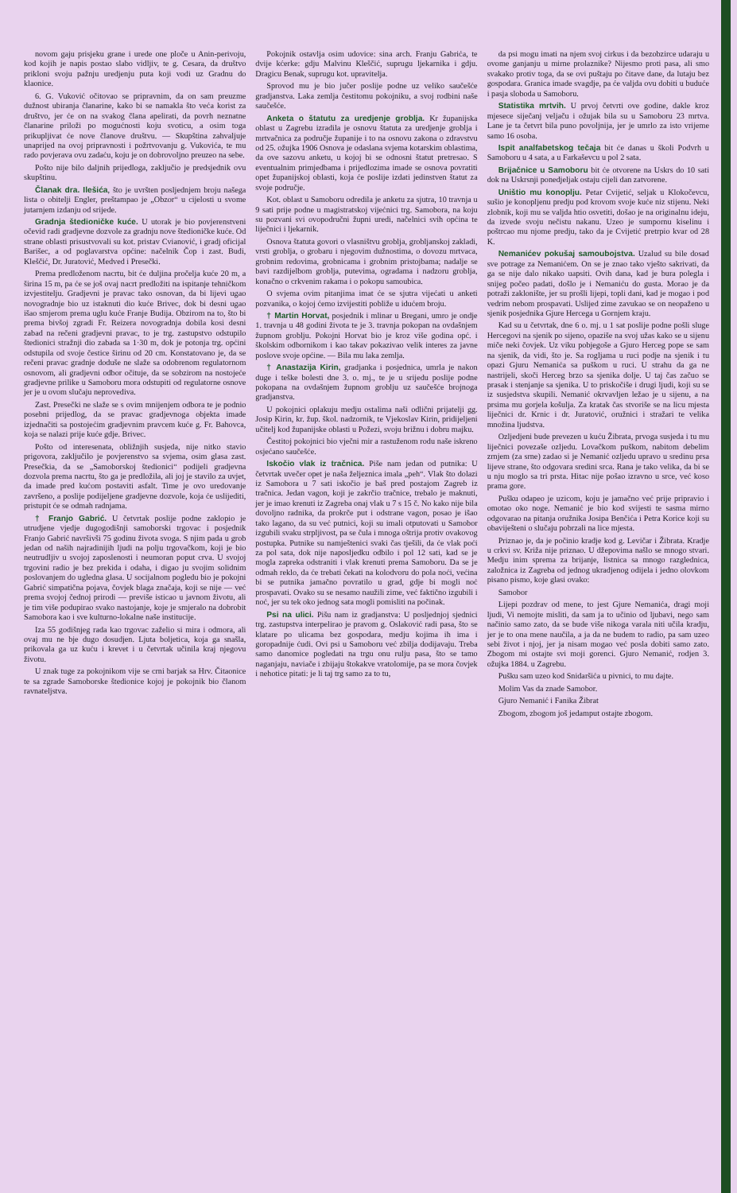novom gaju prisjeku grane i urede one ploče u Anin-perivoju, kod kojih je napis postao slabo vidljiv, te g. Cesara, da društvo prikloni svoju pažnju uredjenju puta koji vodi uz Gradnu do klaonice.
6. G. Vuković očitovao se pripravnim, da on sam preuzme dužnost ubiranja članarine, kako bi se namakla što veća korist za društvo, jer će on na svakog člana apelirati, da povrh neznatne članarine priloži po mogućnosti koju svoticu, a osim toga prikupljivat će nove članove društvu. — Skupština zahvaljuje unaprijed na ovoj pripravnosti i požrtvovanju g. Vukovića, te mu rado povjerava ovu zadaću, koju je on dobrovoljno preuzeo na sebe.
Pošto nije bilo daljnih prijedloga, zaključio je predsjednik ovu skupštinu.
Članak dra. Ilešića, što je uvršten posljednjem broju našega lista o obitelji Engler, preštampao je „Obzor“ u cijelosti u svome jutarnjem izdanju od srijede.
Gradnja štedioničke kuće. U utorak je bio povjerenstveni očevid radi gradjevne dozvole za gradnju nove štedioničke kuće. Od strane oblasti prisustvovali su kot. pristav Cvianović, i gradj oficijal Barišec, a od poglavarstva općine: načelnik Čop i zast. Budi, Kleščić, Dr. Juratović, Medved i Presečki.
Prema predloženom nacrtu, bit će duljina pročelja kuće 20 m, a širina 15 m, pa će se još ovaj nacrt predložiti na ispitanje tehničkom izvjestitelju. Gradjevni je pravac tako osnovan, da bi lijevi ugao novogradnje bio uz istaknuti dio kuće Brivec, dok bi desni ugao išao smjerom prema uglu kuće Franje Budija. Obzirom na to, što bi prema bivšoj zgradi Fr. Reizera novogradnja dobila kosi desni zabad na rečeni gradjevni pravac, to je trg. zastupstvo odstupilo štedionici stražnji dio zabada sa 1·30 m, dok je potonja trg. općini odstupila od svoje čestice širinu od 20 cm. Konstatovano je, da se rečeni pravac gradnje doduše ne slaže sa odobrenom regulatornom osnovom, ali gradjevni odbor očituje, da se sobzirom na nostojeće gradjevne prilike u Samoboru mora odstupiti od regulatorne osnove jer je u ovom slučaju neprovediva.
Zast. Presečki ne slaže se s ovim mnijenjem odbora te je podnio posebni prijedlog, da se pravac gradjevnoga objekta imade izjednačiti sa postojećim gradjevnim pravcem kuće g. Fr. Bahovca, koja se nalazi prije kuće gdje. Brivec.
Pošto od interesenata, obližnjih susjeda, nije nitko stavio prigovora, zaključilo je povjerenstvo sa svjema, osim glasa zast. Presečkia, da se „Samoborskoj štedionici“ podijeli gradjevna dozvola prema nacrtu, što ga je predložila, ali joj je stavilo za uvjet, da imade pred kućom postaviti asfalt. Time je ovo uredovanje završeno, a poslije podijeljene gradjevne dozvole, koja će uslijediti, pristupit će se odmah radnjama.
† Franjo Gabrić. U četvrtak poslije podne zaklopio je utrudjene vjedje dugogodišnji samoborski trgovac i posjednik Franjo Gabrić navršivši 75 godinu života svoga. S njim pada u grob jedan od naših najradinijih ljudi na polju trgovačkom, koji je bio neutrudljiv u svojoj zaposlenosti i neumoran poput crva. U svojoj trgovini radio je bez prekida i odaha, i digao ju svojim solidnim poslovanjem do ugledna glasa. U socijalnom pogledu bio je pokojni Gabrić simpatična pojava, čovjek blaga značaja, koji se nije — već prema svojoj čednoj prirodi — previše isticao u javnom životu, ali je tim više podupirao svako nastojanje, koje je smjeralo na dobrobit Samobora kao i sve kulturno-lokalne naše institucije.
Iza 55 godišnjeg rada kao trgovac zaželio si mira i odmora, ali ovaj mu ne bje dugo dosudjen. Ljuta boljetica, koja ga snašla, prikovala ga uz kuću i krevet i u četvrtak učinila kraj njegovu životu.
U znak tuge za pokojnikom vije se crni barjak sa Hrv. Čitaonice te sa zgrade Samoborske štedionice kojoj je pokojnik bio članom ravnateljstva.
Pokojnik ostavlja osim udovice: sina arch. Franju Gabrića, te dvije kćerke: gdju Malvinu Kleščić, suprugu ljekarnika i gdju. Dragicu Benak, suprugu kot. upravitelja.
Sprovod mu je bio jučer poslije podne uz veliko saučešće gradjanstva. Laka zemlja čestitomu pokojniku, a svoj rodbini naše saučešće.
Anketa o štatutu za uredjenje groblja. Kr županijska oblast u Zagrebu izradila je osnovu štatuta za uredjenje groblja i mrtvačnica za područje županije i to na osnovu zakona o zdravstvu od 25. ožujka 1906 Osnova je odaslana svjema kotarskim oblastima, da ove sazovu anketu, u kojoj bi se odnosni štatut pretresao. S eventualnim primjedbama i prijedlozima imade se osnova povratiti opet županijskoj oblasti, koja će poslije izdati jedinstven štatut za svoje područje.
Kot. oblast u Samoboru odredila je anketu za sjutra, 10 travnja u 9 sati prije podne u magistratskoj vijećnici trg. Samobora, na koju su pozvani svi ovopodručni župni uredi, načelnici svih općina te liječnici i ljekarnik.
Osnova štatuta govori o vlasništvu groblja, grobljanskoj zakladi, vrsti groblja, o grobaru i njegovim dužnostima, o dovozu mrtvaca, grobnim redovima, grobnicama i grobnim pristojbama; nadalje se bavi razdijelbom groblja, putevima, ogradama i nadzoru groblja, konačno o crkvenim rakama i o pokopu samoubica.
O svjema ovim pitanjima imat će se sjutra vijećati u anketi pozvanika, o kojoj ćemo izvijestiti pobliže u idućem broju.
† Martin Horvat, posjednik i mlinar u Bregani, umro je ondje 1. travnja u 48 godini života te je 3. travnja pokopan na ovdašnjem župnom groblju. Pokojni Horvat bio je kroz više godina opć. i školskim odbornikom i kao takav pokazivao velik interes za javne poslove svoje općine. — Bila mu laka zemlja.
† Anastazija Kirin, gradjanka i posjednica, umrla je nakon duge i teške bolesti dne 3. o. mj., te je u srijedu poslije podne pokopana na ovdašnjem župnom groblju uz saučešće brojnoga gradjanstva.
U pokojnici oplakuju medju ostalima naši odlični prijatelji gg. Josip Kirin, kr. žup. škol. nadzornik, te Vjekoslav Kirin, pridijeljeni učitelj kod županijske oblasti u Požezi, svoju brižnu i dobru majku.
Čestitoj pokojnici bio vječni mir a rastuženom rodu naše iskreno osjećano saučešće.
Iskočio vlak iz tračnica. Piše nam jedan od putnika: U četvrtak uvečer opet je naša željeznica imala „peh“. Vlak što dolazi iz Samobora u 7 sati iskočio je baš pred postajom Zagreb iz tračnica. Jedan vagon, koji je zakrčio tračnice, trebalo je maknuti, jer je imao krenuti iz Zagreba onaj vlak u 7 s 15 č. No kako nije bila dovoljno radnika, da prokrče put i odstrane vagon, posao je išao tako lagano, da su već putnici, koji su imali otputovati u Samobor izgubili svaku strpljivost, pa se čula i mnoga oštrija protiv ovakovog postupka. Putnike su namještenici svaki čas tješili, da će vlak poći za pol sata, dok nije naposljedku odbilo i pol 12 sati, kad se je mogla zapreka odstraniti i vlak krenuti prema Samoboru. Da se je odmah reklo, da će trebati čekati na kolodvoru do pola noći, većina bi se putnika jamačno povratilo u grad, gdje bi mogli noć prospavati. Ovako su se nesamo naužili zime, već faktično izgubili i noć, jer su tek oko jednog sata mogli pomisliti na počinak.
Psi na ulici. Pišu nam iz gradjanstva: U posljednjoj sjednici trg. zastupstva interpelirao je pravom g. Oslaković radi pasa, što se klatare po ulicama bez gospodara, medju kojima ih ima i goropadnije ćudi. Ovi psi u Samoboru već zbilja dodijavaju. Treba samo danomice pogledati na trgu onu rulju pasa, što se tamo naganjaju, naviače i zbijaju štokakve vratolomije, pa se mora čovjek i nehotice pitati: je li taj trg samo za to tu,
da psi mogu imati na njem svoj cirkus i da bezobzirce udaraju u ovome ganjanju u mirne prolaznike? Nijesmo proti pasa, ali smo svakako protiv toga, da se ovi puštaju po čitave dane, da lutaju bez gospodara. Granica imade svagdje, pa će valjda ovu dobiti u buduće i pasja sloboda u Samoboru.
Statistika mrtvih. U prvoj četvrti ove godine, dakle kroz mjesece siječanj veljaču i ožujak bila su u Samoboru 23 mrtva. Lane je ta četvrt bila puno povoljnija, jer je umrlo za isto vrijeme samo 16 osoba.
Ispit analfabetskog tečaja bit će danas u školi Podvrh u Samoboru u 4 sata, a u Farkaševcu u pol 2 sata.
Brijačnice u Samoboru bit će otvorene na Uskrs do 10 sati dok na Uskrsnji ponedjeljak ostaju cijeli dan zatvorene.
Uništio mu konoplju. Petar Cvijetić, seljak u Klokočevcu, sušio je konopljenu predju pod krovom svoje kuće niz stijenu. Neki zlobnik, koji mu se valjda htio osvetiti, došao je na originalnu ideju, da izvede svoju nečistu nakanu. Uzeo je sumpornu kiselinu i poštrcao mu njome predju, tako da je Cvijetić pretrpio kvar od 28 K.
Nemanićev pokušaj samoubojstva. Uzalud su bile dosad sve potrage za Nemanićem. On se je znao tako vješto sakrivati, da ga se nije dalo nikako uapsiti. Ovih dana, kad je bura polegla i snijeg počeo padati, došlo je i Nemaniću do gusta. Morao je da potraži zaklonište, jer su prošli lijepi, topli dani, kad je mogao i pod vedrim nebom prospavati. Uslijed zime zavukao se on neopaženo u sjenik posjednika Gjure Hercega u Gornjem kraju.
Kad su u četvrtak, dne 6 o. mj. u 1 sat poslije podne pošli sluge Hercegovi na sjenik po sijeno, opaziše na svoj užas kako se u sijenu miče neki čovjek. Uz viku pobjegoše a Gjuro Herceg pope se sam na sjenik, da vidi, što je. Sa rogljama u ruci podje na sjenik i tu opazi Gjuru Nemanića sa puškom u ruci. U strahu da ga ne nastrijeli, skoči Herceg brzo sa sjenika dolje. U taj čas začuo se prasak i stenjanje sa sjenika. U to priskočiše i drugi ljudi, koji su se iz susjedstva skupili. Nemanić okrvavljen ležao je u sijenu, a na prsima mu gorjela košulja. Za kratak čas stvoriše se na licu mjesta liječnici dr. Krnic i dr. Juratović, oružnici i stražari te velika množina ljudstva.
Ozljedjeni bude prevezen u kuću Žibrata, prvoga susjeda i tu mu liječnici povezaše ozljedu. Lovačkom puškom, nabitom debelim zrnjem (za srne) zadao si je Nemanić ozljedu upravo u sredinu prsa lijeve strane, što odgovara sredini srca. Rana je tako velika, da bi se u nju moglo sa tri prsta. Hitac nije pošao izravno u srce, već koso prama gore.
Pušku odapeo je uzicom, koju je jamačno već prije pripravio i omotao oko noge. Nemanić je bio kod svijesti te sasma mirno odgovarao na pitanja oružnika Josipa Benčića i Petra Korice koji su obaviješteni o slučaju pobrzali na lice mjesta.
Priznao je, da je počinio kradje kod g. Levičar i Žibrata. Kradje u crkvi sv. Križa nije priznao. U džepovima našlo se mnogo stvari. Medju inim sprema za brijanje, listnica sa mnogo razglednica, založnica iz Zagreba od jednog ukradjenog odijela i jedno olovkom pisano pismo, koje glasi ovako:
Samobor
Lijepi pozdrav od mene, to jest Gjure Nemanića, dragi moji ljudi, Vi nemojte misliti, da sam ja to učinio od ljubavi, nego sam načinio samo zato, da se bude više nikoga varala niti učila kradju, jer je to ona mene naučila, a ja da ne budem to radio, pa sam uzeo sebi život i njoj, jer ja nisam mogao već posla dobiti samo zato. Zbogom mi ostajte svi moji gorenci. Gjuro Nemanić, rodjen 3. ožujka 1884. u Zagrebu.
Pušku sam uzeo kod Snidaršića u pivnici, to mu dajte.
Molim Vas da znade Samobor.
Gjuro Nemanić i Fanika Žibrat
Zbogom, zbogom još jedamput ostajte zbogom.